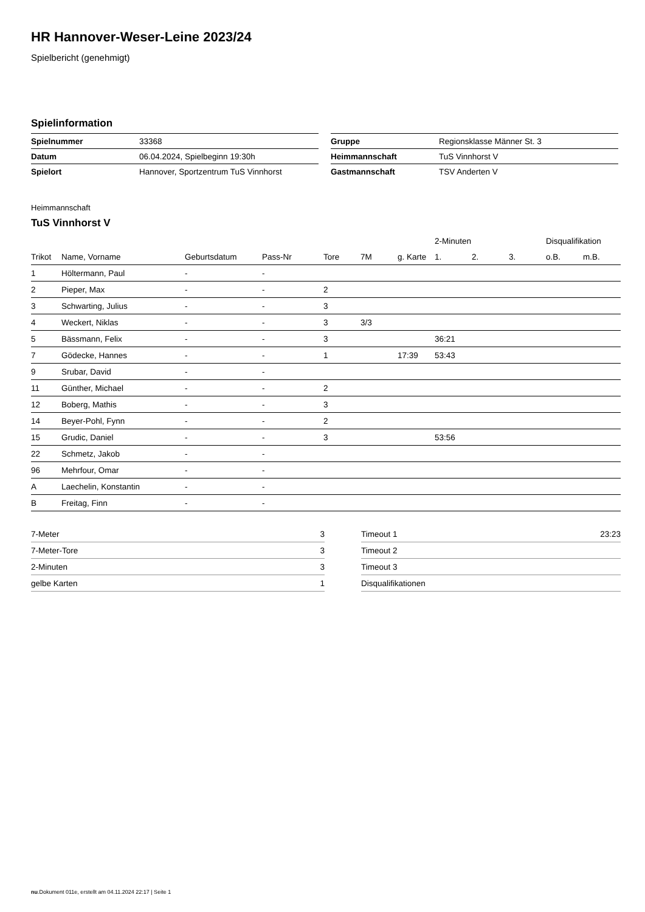HR Hannover-Weser-Leine 2023/24
Spielbericht (genehmigt)
Spielinformation
| Spielnummer | 33368 |
| Datum | 06.04.2024, Spielbeginn 19:30h |
| Spielort | Hannover, Sportzentrum TuS Vinnhorst |
| Gruppe | Regionsklasse Männer St. 3 |
| Heimmannschaft | TuS Vinnhorst V |
| Gastmannschaft | TSV Anderten V |
Heimmannschaft
TuS Vinnhorst V
| | | | | | | | 2-Minuten | | | Disqualifikation | |
| --- | --- | --- | --- | --- | --- | --- | --- | --- | --- | --- | --- |
| Trikot | Name, Vorname | Geburtsdatum | Pass-Nr | Tore | 7M | g. Karte | 1. | 2. | 3. | o.B. | m.B. |
| 1 | Höltermann, Paul | - | - | | | | | | | | |
| 2 | Pieper, Max | - | - | 2 | | | | | | | |
| 3 | Schwarting, Julius | - | - | 3 | | | | | | | |
| 4 | Weckert, Niklas | - | - | 3 | 3/3 | | | | | | |
| 5 | Bässmann, Felix | - | - | 3 | | | 36:21 | | | | |
| 7 | Gödecke, Hannes | - | - | 1 | | 17:39 | 53:43 | | | | |
| 9 | Srubar, David | - | - | | | | | | | | |
| 11 | Günther, Michael | - | - | 2 | | | | | | | |
| 12 | Boberg, Mathis | - | - | 3 | | | | | | | |
| 14 | Beyer-Pohl, Fynn | - | - | 2 | | | | | | | |
| 15 | Grudic, Daniel | - | - | 3 | | | 53:56 | | | | |
| 22 | Schmetz, Jakob | - | - | | | | | | | | |
| 96 | Mehrfour, Omar | - | - | | | | | | | | |
| A | Laechelin, Konstantin | - | - | | | | | | | | |
| B | Freitag, Finn | - | - | | | | | | | | |
| 7-Meter | 3 |
| 7-Meter-Tore | 3 |
| 2-Minuten | 3 |
| gelbe Karten | 1 |
| Timeout 1 | 23:23 |
| Timeout 2 | |
| Timeout 3 | |
| Disqualifikationen | |
nu.Dokument 011e, erstellt am 04.11.2024 22:17 | Seite 1